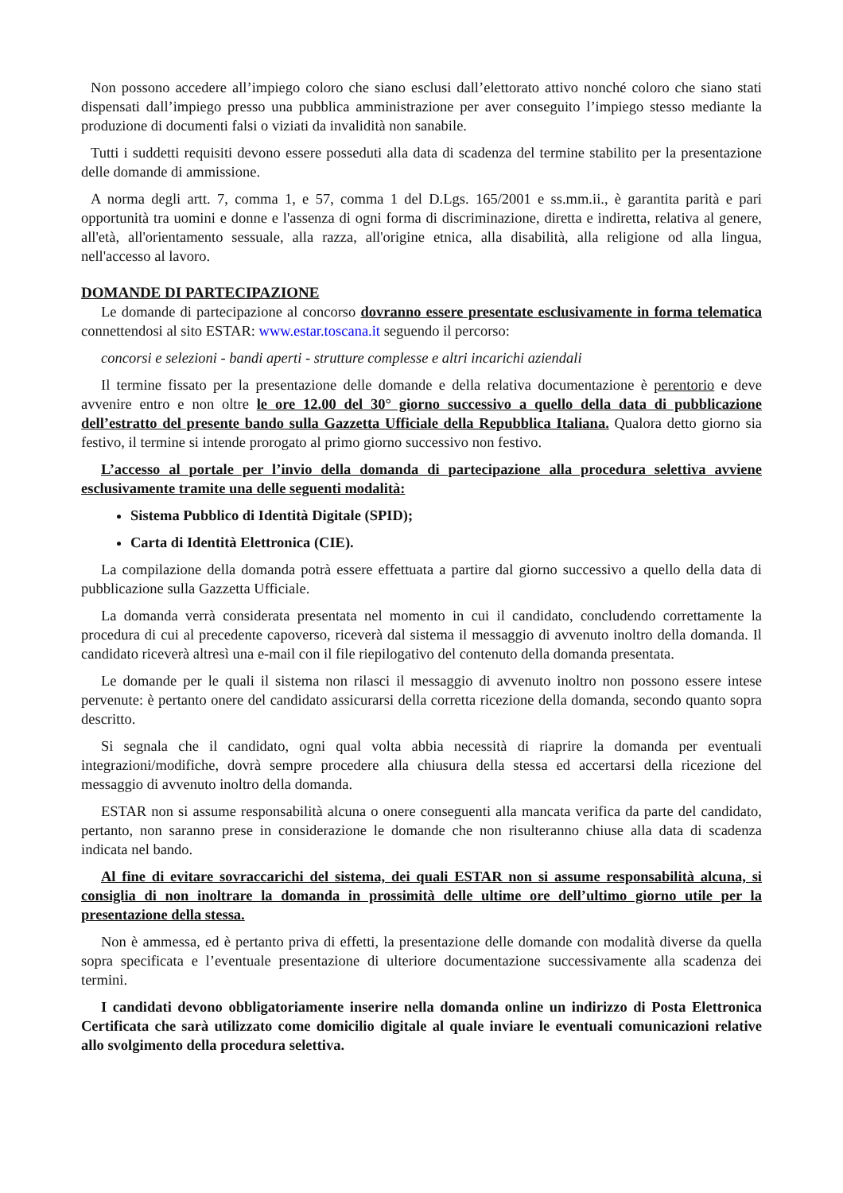Non possono accedere all’impiego coloro che siano esclusi dall’elettorato attivo nonché coloro che siano stati dispensati dall’impiego presso una pubblica amministrazione per aver conseguito l’impiego stesso mediante la produzione di documenti falsi o viziati da invalidità non sanabile.
Tutti i suddetti requisiti devono essere posseduti alla data di scadenza del termine stabilito per la presentazione delle domande di ammissione.
A norma degli artt. 7, comma 1, e 57, comma 1 del D.Lgs. 165/2001 e ss.mm.ii., è garantita parità e pari opportunità tra uomini e donne e l'assenza di ogni forma di discriminazione, diretta e indiretta, relativa al genere, all'età, all'orientamento sessuale, alla razza, all'origine etnica, alla disabilità, alla religione od alla lingua, nell'accesso al lavoro.
DOMANDE DI PARTECIPAZIONE
Le domande di partecipazione al concorso dovranno essere presentate esclusivamente in forma telematica connettendosi al sito ESTAR: www.estar.toscana.it seguendo il percorso:
concorsi e selezioni - bandi aperti - strutture complesse e altri incarichi aziendali
Il termine fissato per la presentazione delle domande e della relativa documentazione è perentorio e deve avvenire entro e non oltre le ore 12.00 del 30° giorno successivo a quello della data di pubblicazione dell’estratto del presente bando sulla Gazzetta Ufficiale della Repubblica Italiana. Qualora detto giorno sia festivo, il termine si intende prorogato al primo giorno successivo non festivo.
L’accesso al portale per l’invio della domanda di partecipazione alla procedura selettiva avviene esclusivamente tramite una delle seguenti modalità:
Sistema Pubblico di Identità Digitale (SPID);
Carta di Identità Elettronica (CIE).
La compilazione della domanda potrà essere effettuata a partire dal giorno successivo a quello della data di pubblicazione sulla Gazzetta Ufficiale.
La domanda verrà considerata presentata nel momento in cui il candidato, concludendo correttamente la procedura di cui al precedente capoverso, riceverà dal sistema il messaggio di avvenuto inoltro della domanda. Il candidato riceverà altresì una e-mail con il file riepilogativo del contenuto della domanda presentata.
Le domande per le quali il sistema non rilasci il messaggio di avvenuto inoltro non possono essere intese pervenute: è pertanto onere del candidato assicurarsi della corretta ricezione della domanda, secondo quanto sopra descritto.
Si segnala che il candidato, ogni qual volta abbia necessità di riaprire la domanda per eventuali integrazioni/modifiche, dovrà sempre procedere alla chiusura della stessa ed accertarsi della ricezione del messaggio di avvenuto inoltro della domanda.
ESTAR non si assume responsabilità alcuna o onere conseguenti alla mancata verifica da parte del candidato, pertanto, non saranno prese in considerazione le domande che non risulteranno chiuse alla data di scadenza indicata nel bando.
Al fine di evitare sovraccarichi del sistema, dei quali ESTAR non si assume responsabilità alcuna, si consiglia di non inoltrare la domanda in prossimità delle ultime ore dell’ultimo giorno utile per la presentazione della stessa.
Non è ammessa, ed è pertanto priva di effetti, la presentazione delle domande con modalità diverse da quella sopra specificata e l’eventuale presentazione di ulteriore documentazione successivamente alla scadenza dei termini.
I candidati devono obbligatoriamente inserire nella domanda online un indirizzo di Posta Elettronica Certificata che sarà utilizzato come domicilio digitale al quale inviare le eventuali comunicazioni relative allo svolgimento della procedura selettiva.